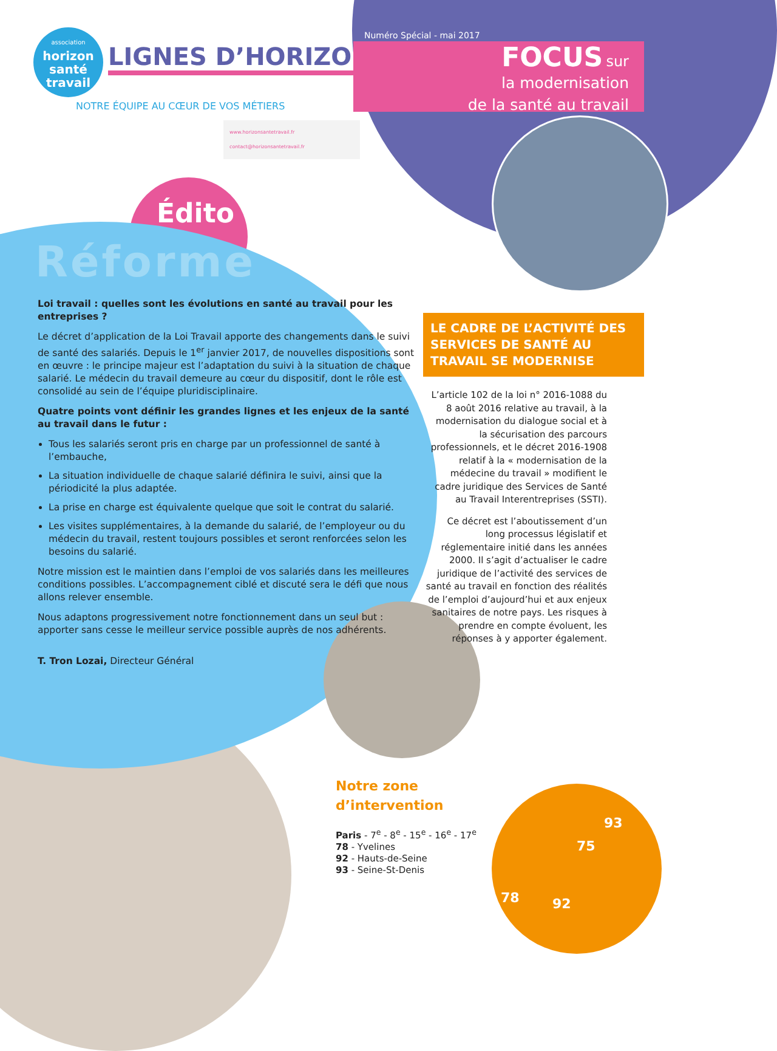association
horizon
santé
travail
LIGNES D’HORIZON
NOTRE ÉQUIPE AU CŒUR DE VOS MÉTIERS
www.horizonsantetravail.fr
contact@horizonsantetravail.fr
Numéro Spécial - mai 2017
FOCUS sur
la modernisation
de la santé au travail
Édito
Réforme
Loi travail : quelles sont les évolutions en santé au travail pour les entreprises ?
Le décret d’application de la Loi Travail apporte des changements dans le suivi de santé des salariés. Depuis le 1<sup>er</sup> janvier 2017, de nouvelles dispositions sont en œuvre : le principe majeur est l’adaptation du suivi à la situation de chaque salarié. Le médecin du travail demeure au cœur du dispositif, dont le rôle est consolidé au sein de l’équipe pluridisciplinaire.
Quatre points vont définir les grandes lignes et les enjeux de la santé au travail dans le futur :
Tous les salariés seront pris en charge par un professionnel de santé à l’embauche,
La situation individuelle de chaque salarié définira le suivi, ainsi que la périodicité la plus adaptée.
La prise en charge est équivalente quelque que soit le contrat du salarié.
Les visites supplémentaires, à la demande du salarié, de l’employeur ou du médecin du travail, restent toujours possibles et seront renforcées selon les besoins du salarié.
Notre mission est le maintien dans l’emploi de vos salariés dans les meilleures conditions possibles. L’accompagnement ciblé et discuté sera le défi que nous allons relever ensemble.
Nous adaptons progressivement notre fonctionnement dans un seul but : apporter sans cesse le meilleur service possible auprès de nos adhérents.
T. Tron Lozai, Directeur Général
LE CADRE DE L’ACTIVITÉ DES SERVICES DE SANTÉ AU TRAVAIL SE MODERNISE
L’article 102 de la loi n° 2016-1088 du 8 août 2016 relative au travail, à la modernisation du dialogue social et à la sécurisation des parcours professionnels, et le décret 2016-1908 relatif à la « modernisation de la médecine du travail » modifient le cadre juridique des Services de Santé au Travail Interentreprises (SSTI).
Ce décret est l’aboutissement d’un long processus législatif et réglementaire initié dans les années 2000. Il s’agit d’actualiser le cadre juridique de l’activité des services de santé au travail en fonction des réalités de l’emploi d’aujourd’hui et aux enjeux sanitaires de notre pays. Les risques à prendre en compte évoluent, les réponses à y apporter également.
Notre zone
d’intervention
Paris - 7<sup>e</sup> - 8<sup>e</sup> - 15<sup>e</sup> - 16<sup>e</sup> - 17<sup>e</sup>
78 - Yvelines
92 - Hauts-de-Seine
93 - Seine-St-Denis
93
75
78 92